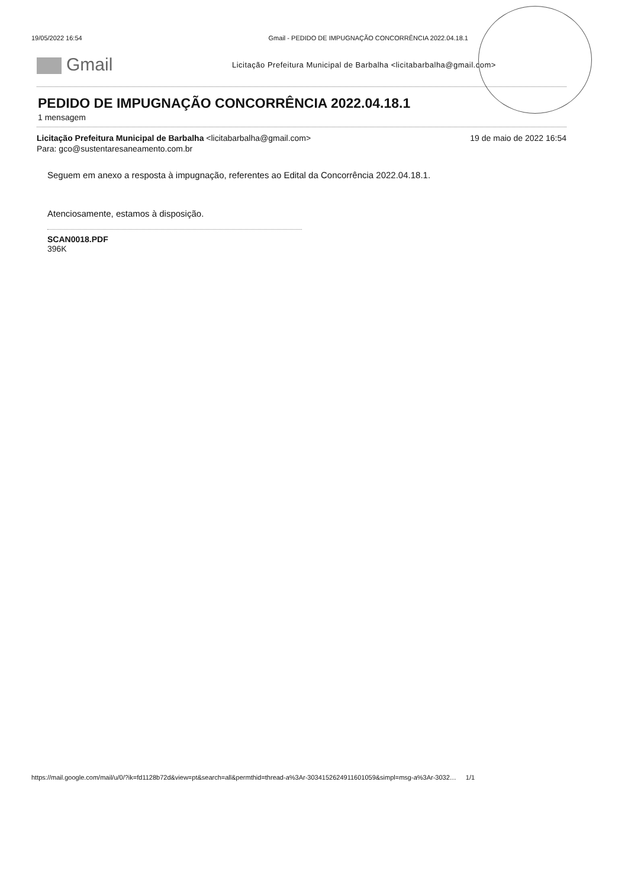19/05/2022 16:54 Gmail - PEDIDO DE IMPUGNAÇÃO CONCORRÊNCIA 2022.04.18.1
Gmail
Licitação Prefeitura Municipal de Barbalha <licitabarbalha@gmail.com>
PEDIDO DE IMPUGNAÇÃO CONCORRÊNCIA 2022.04.18.1
1 mensagem
Licitação Prefeitura Municipal de Barbalha <licitabarbalha@gmail.com> 19 de maio de 2022 16:54
Para: gco@sustentaresaneamento.com.br
Seguem em anexo a resposta à impugnação, referentes ao Edital da Concorrência 2022.04.18.1.
Atenciosamente, estamos à disposição.
SCAN0018.PDF
396K
https://mail.google.com/mail/u/0/?ik=fd1128b72d&view=pt&search=all&permthid=thread-a%3Ar-3034152624911601059&simpl=msg-a%3Ar-3032… 1/1